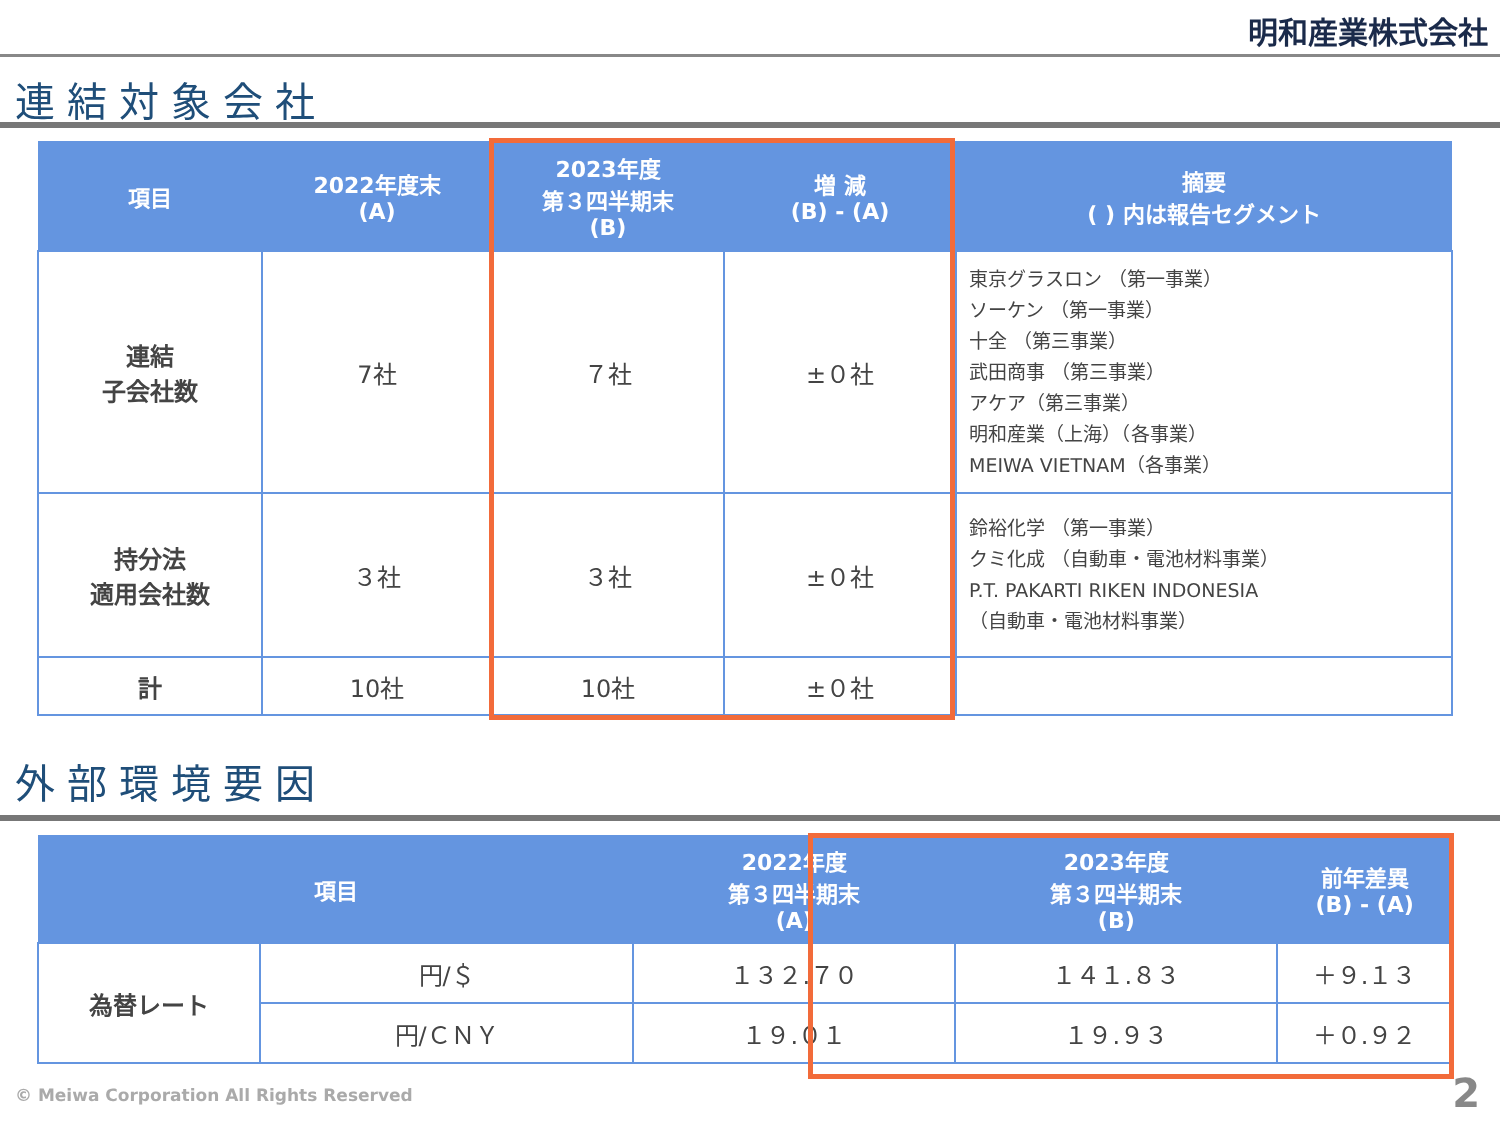明和産業株式会社
連結対象会社
| 項目 | 2022年度末 (A) | 2023年度 第３四半期末 (B) | 増 減 (B) - (A) | 摘要 ( ) 内は報告セグメント |
| --- | --- | --- | --- | --- |
| 連結 子会社数 | 7社 | ７社 | ±０社 | 東京グラスロン （第一事業） ソーケン （第一事業） 十全 （第三事業） 武田商事 （第三事業） アケア（第三事業） 明和産業（上海）（各事業） MEIWA VIETNAM（各事業） |
| 持分法 適用会社数 | ３社 | ３社 | ±０社 | 鈴裕化学 （第一事業） クミ化成 （自動車・電池材料事業） P.T. PAKARTI RIKEN INDONESIA （自動車・電池材料事業） |
| 計 | 10社 | 10社 | ±０社 | |
外部環境要因
| 項目 | | 2022年度 第３四半期末 (A) | 2023年度 第３四半期末 (B) | 前年差異 (B) - (A) |
| --- | --- | --- | --- | --- |
| 為替レート | 円/＄ | １３２.７０ | １４１.８３ | ＋９.１３ |
| | 円/ＣＮＹ | １９.０１ | １９.９３ | ＋０.９２ |
© Meiwa Corporation All Rights Reserved
2